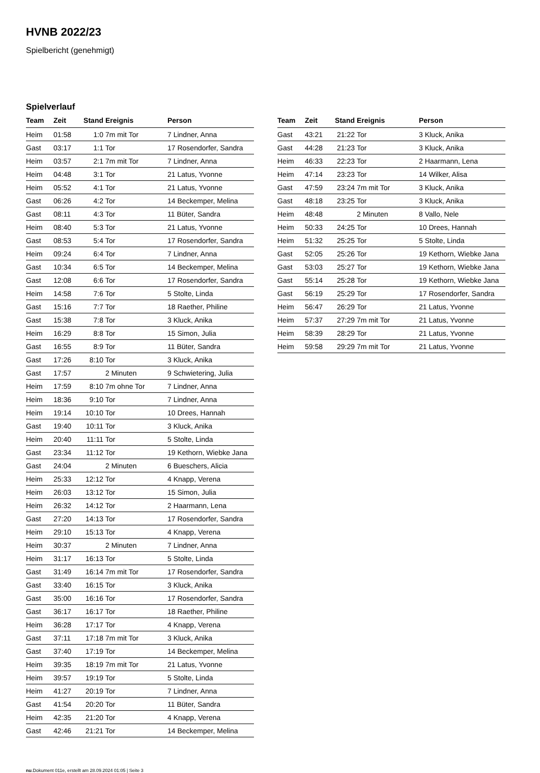HVNB 2022/23
Spielbericht (genehmigt)
Spielverlauf
| Team | Zeit | Stand | Ereignis | Person |
| --- | --- | --- | --- | --- |
| Heim | 01:58 | 1:0 | 7m mit Tor | 7 Lindner, Anna |
| Gast | 03:17 | 1:1 | Tor | 17 Rosendorfer, Sandra |
| Heim | 03:57 | 2:1 | 7m mit Tor | 7 Lindner, Anna |
| Heim | 04:48 | 3:1 | Tor | 21 Latus, Yvonne |
| Heim | 05:52 | 4:1 | Tor | 21 Latus, Yvonne |
| Gast | 06:26 | 4:2 | Tor | 14 Beckemper, Melina |
| Gast | 08:11 | 4:3 | Tor | 11 Büter, Sandra |
| Heim | 08:40 | 5:3 | Tor | 21 Latus, Yvonne |
| Gast | 08:53 | 5:4 | Tor | 17 Rosendorfer, Sandra |
| Heim | 09:24 | 6:4 | Tor | 7 Lindner, Anna |
| Gast | 10:34 | 6:5 | Tor | 14 Beckemper, Melina |
| Gast | 12:08 | 6:6 | Tor | 17 Rosendorfer, Sandra |
| Heim | 14:58 | 7:6 | Tor | 5 Stolte, Linda |
| Gast | 15:16 | 7:7 | Tor | 18 Raether, Philine |
| Gast | 15:38 | 7:8 | Tor | 3 Kluck, Anika |
| Heim | 16:29 | 8:8 | Tor | 15 Simon, Julia |
| Gast | 16:55 | 8:9 | Tor | 11 Büter, Sandra |
| Gast | 17:26 | 8:10 | Tor | 3 Kluck, Anika |
| Gast | 17:57 | | 2 Minuten | 9 Schwietering, Julia |
| Heim | 17:59 | 8:10 | 7m ohne Tor | 7 Lindner, Anna |
| Heim | 18:36 | 9:10 | Tor | 7 Lindner, Anna |
| Heim | 19:14 | 10:10 | Tor | 10 Drees, Hannah |
| Gast | 19:40 | 10:11 | Tor | 3 Kluck, Anika |
| Heim | 20:40 | 11:11 | Tor | 5 Stolte, Linda |
| Gast | 23:34 | 11:12 | Tor | 19 Kethorn, Wiebke Jana |
| Gast | 24:04 | | 2 Minuten | 6 Bueschers, Alicia |
| Heim | 25:33 | 12:12 | Tor | 4 Knapp, Verena |
| Heim | 26:03 | 13:12 | Tor | 15 Simon, Julia |
| Heim | 26:32 | 14:12 | Tor | 2 Haarmann, Lena |
| Gast | 27:20 | 14:13 | Tor | 17 Rosendorfer, Sandra |
| Heim | 29:10 | 15:13 | Tor | 4 Knapp, Verena |
| Heim | 30:37 | | 2 Minuten | 7 Lindner, Anna |
| Heim | 31:17 | 16:13 | Tor | 5 Stolte, Linda |
| Gast | 31:49 | 16:14 | 7m mit Tor | 17 Rosendorfer, Sandra |
| Gast | 33:40 | 16:15 | Tor | 3 Kluck, Anika |
| Gast | 35:00 | 16:16 | Tor | 17 Rosendorfer, Sandra |
| Gast | 36:17 | 16:17 | Tor | 18 Raether, Philine |
| Heim | 36:28 | 17:17 | Tor | 4 Knapp, Verena |
| Gast | 37:11 | 17:18 | 7m mit Tor | 3 Kluck, Anika |
| Gast | 37:40 | 17:19 | Tor | 14 Beckemper, Melina |
| Heim | 39:35 | 18:19 | 7m mit Tor | 21 Latus, Yvonne |
| Heim | 39:57 | 19:19 | Tor | 5 Stolte, Linda |
| Heim | 41:27 | 20:19 | Tor | 7 Lindner, Anna |
| Gast | 41:54 | 20:20 | Tor | 11 Büter, Sandra |
| Heim | 42:35 | 21:20 | Tor | 4 Knapp, Verena |
| Gast | 42:46 | 21:21 | Tor | 14 Beckemper, Melina |
| Team | Zeit | Stand | Ereignis | Person |
| --- | --- | --- | --- | --- |
| Gast | 43:21 | 21:22 | Tor | 3 Kluck, Anika |
| Gast | 44:28 | 21:23 | Tor | 3 Kluck, Anika |
| Heim | 46:33 | 22:23 | Tor | 2 Haarmann, Lena |
| Heim | 47:14 | 23:23 | Tor | 14 Wilker, Alisa |
| Gast | 47:59 | 23:24 | 7m mit Tor | 3 Kluck, Anika |
| Gast | 48:18 | 23:25 | Tor | 3 Kluck, Anika |
| Heim | 48:48 | | 2 Minuten | 8 Vallo, Nele |
| Heim | 50:33 | 24:25 | Tor | 10 Drees, Hannah |
| Heim | 51:32 | 25:25 | Tor | 5 Stolte, Linda |
| Gast | 52:05 | 25:26 | Tor | 19 Kethorn, Wiebke Jana |
| Gast | 53:03 | 25:27 | Tor | 19 Kethorn, Wiebke Jana |
| Gast | 55:14 | 25:28 | Tor | 19 Kethorn, Wiebke Jana |
| Gast | 56:19 | 25:29 | Tor | 17 Rosendorfer, Sandra |
| Heim | 56:47 | 26:29 | Tor | 21 Latus, Yvonne |
| Heim | 57:37 | 27:29 | 7m mit Tor | 21 Latus, Yvonne |
| Heim | 58:39 | 28:29 | Tor | 21 Latus, Yvonne |
| Heim | 59:58 | 29:29 | 7m mit Tor | 21 Latus, Yvonne |
nu.Dokument 011e, erstellt am 28.09.2024 01:05 | Seite 3